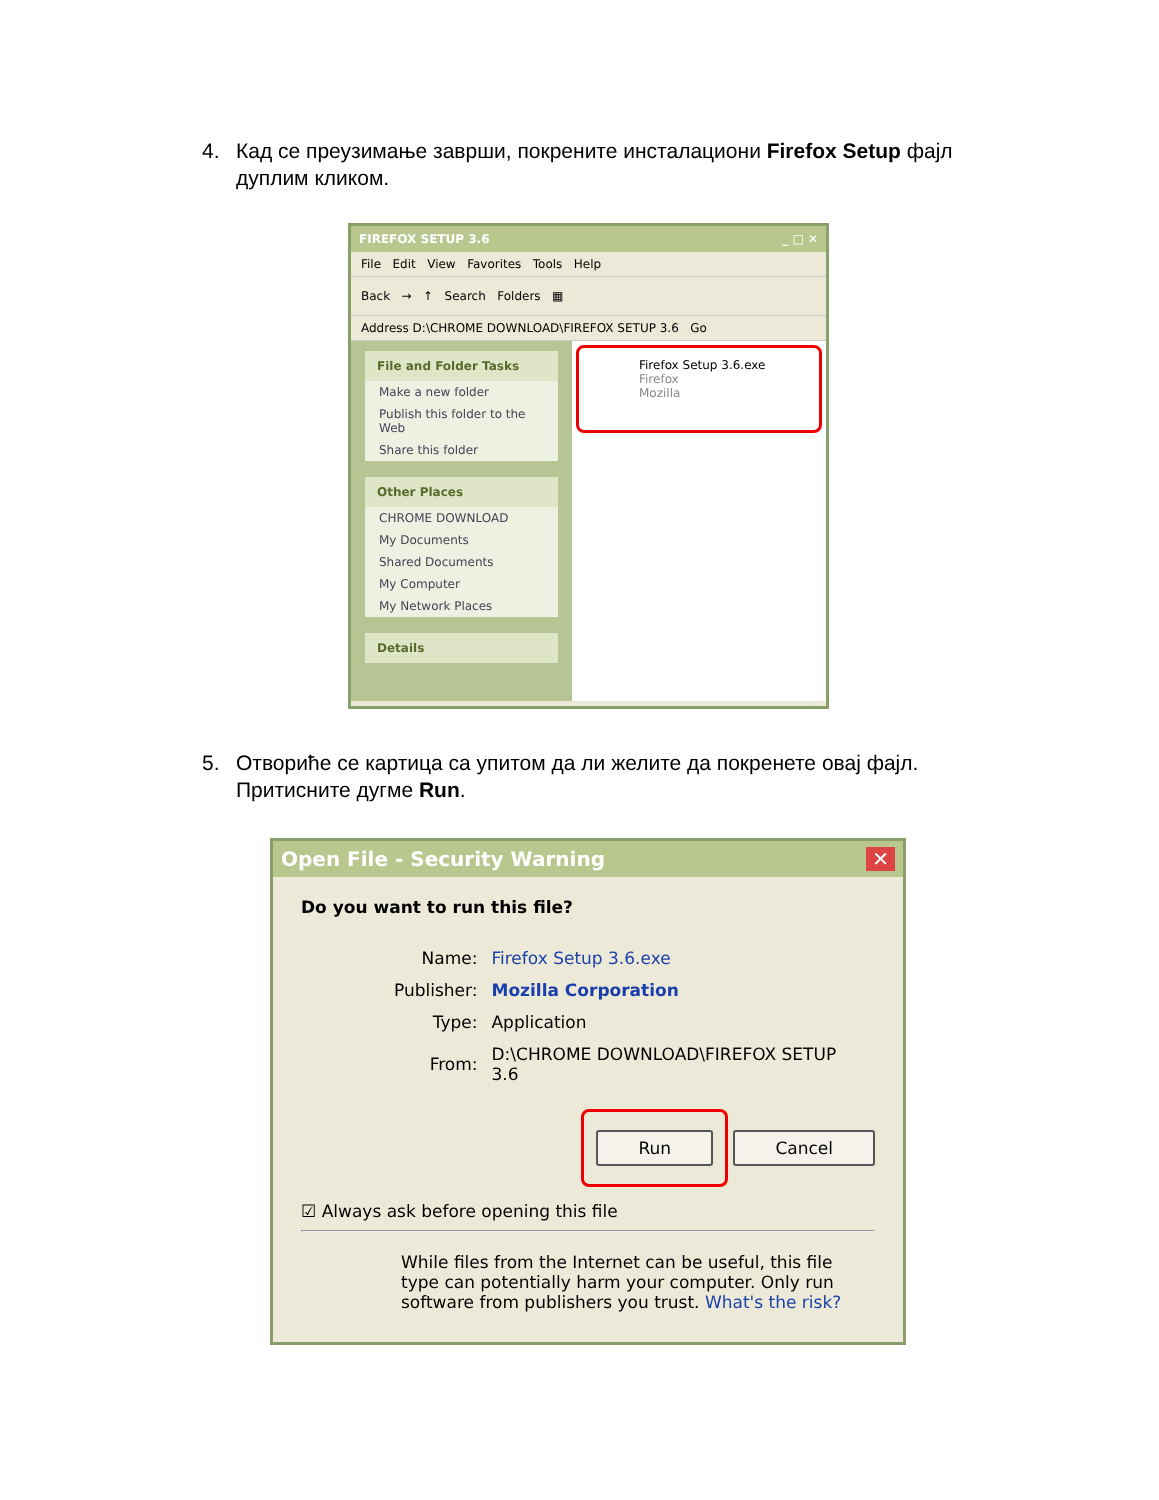4. Кад се преузимање заврши, покрените инсталациони Firefox Setup фајл дуплим кликом.
FIREFOX SETUP 3.6 _ □ ✕
File Edit View Favorites Tools Help
Back → ↑ Search Folders ▦
Address D:\CHROME DOWNLOAD\FIREFOX SETUP 3.6 Go
File and Folder Tasks
Make a new folder
Publish this folder to the Web
Share this folder
Other Places
CHROME DOWNLOAD
My Documents
Shared Documents
My Computer
My Network Places
Details
Firefox Setup 3.6.exe
Firefox
Mozilla
5. Отвориће се картица са упитом да ли желите да покренете овај фајл. Притисните дугме Run.
Open File - Security Warning ✕
Do you want to run this file?
| Name: | Firefox Setup 3.6.exe |
| Publisher: | Mozilla Corporation |
| Type: | Application |
| From: | D:\CHROME DOWNLOAD\FIREFOX SETUP 3.6 |
Run Cancel
☑ Always ask before opening this file
While files from the Internet can be useful, this file type can potentially harm your computer. Only run software from publishers you trust. What's the risk?